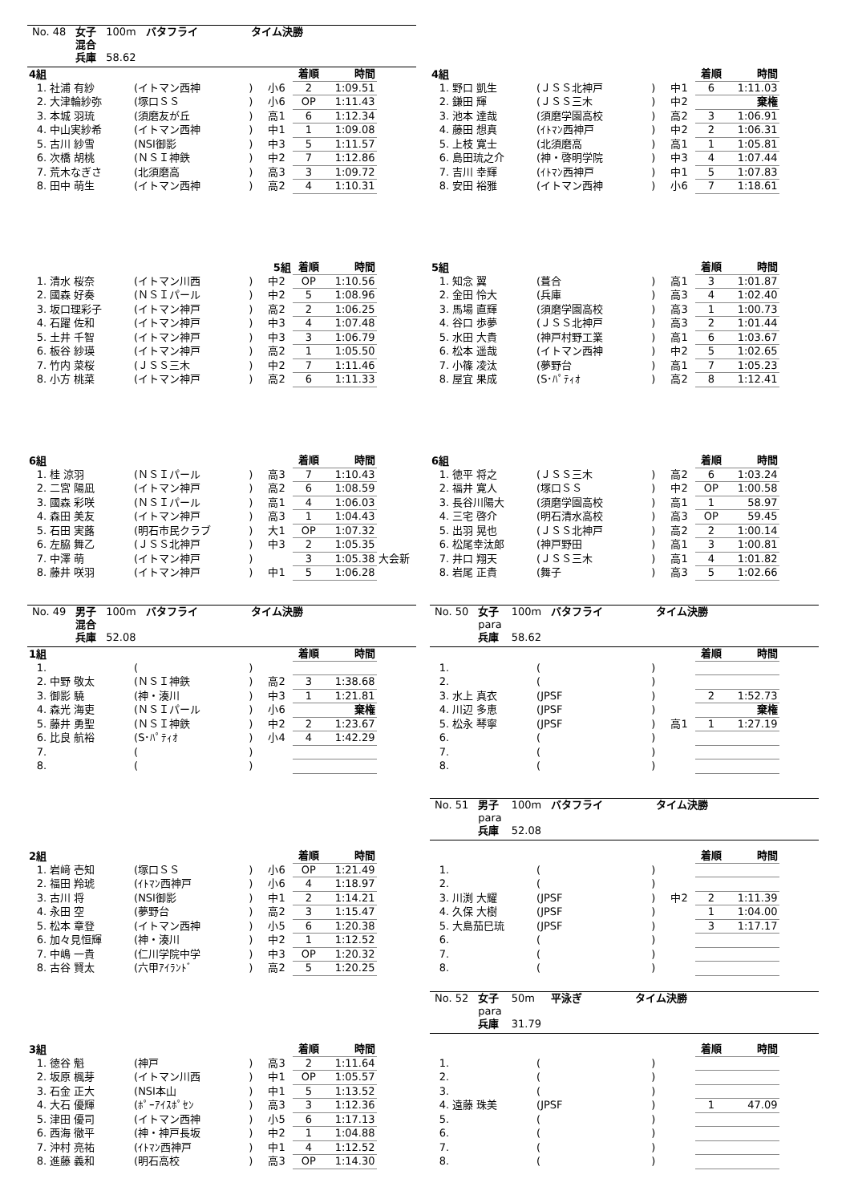| No. 48 | 女子 | 100m | バタフライ | タイム決勝 |
| | 混合 | | | |
| | 兵庫 | 58.62 | | |
| 4組 | | | | | 着順 | 時間 | |
| 1. | 社浦 有紗 | (イトマン西神 | ) | 小6 | 2 | 1:09.51 | |
| 2. | 大津輪紗弥 | (塚口ＳＳ | ) | 小6 | OP | 1:11.43 | |
| 3. | 本城 羽琉 | (須磨友が丘 | ) | 高1 | 6 | 1:12.34 | |
| 4. | 中山実紗希 | (イトマン西神 | ) | 中1 | 1 | 1:09.08 | |
| 5. | 古川 紗雪 | (NSI御影 | ) | 中3 | 5 | 1:11.57 | |
| 6. | 次橋 胡桃 | (ＮＳＩ神鉄 | ) | 中2 | 7 | 1:12.86 | |
| 7. | 荒木なぎさ | (北須磨高 | ) | 高3 | 3 | 1:09.72 | |
| 8. | 田中 萌生 | (イトマン西神 | ) | 高2 | 4 | 1:10.31 | |
| 5組 | | | | | 着順 | 時間 | |
| 1. | 清水 桜奈 | (イトマン川西 | ) | 中2 | OP | 1:10.56 | |
| 2. | 國森 好奏 | (ＮＳＩパール | ) | 中2 | 5 | 1:08.96 | |
| 3. | 坂口理彩子 | (イトマン神戸 | ) | 高2 | 2 | 1:06.25 | |
| 4. | 石躍 佐和 | (イトマン神戸 | ) | 中3 | 4 | 1:07.48 | |
| 5. | 土井 千智 | (イトマン神戸 | ) | 中3 | 3 | 1:06.79 | |
| 6. | 板谷 紗瑛 | (イトマン神戸 | ) | 高2 | 1 | 1:05.50 | |
| 7. | 竹内 菜桜 | (ＪＳＳ三木 | ) | 中2 | 7 | 1:11.46 | |
| 8. | 小方 桃菜 | (イトマン神戸 | ) | 高2 | 6 | 1:11.33 | |
| 6組 | | | | | 着順 | 時間 | |
| 1. | 桂 涼羽 | (ＮＳＩパール | ) | 高3 | 7 | 1:10.43 | |
| 2. | 二宮 陽凪 | (イトマン神戸 | ) | 高2 | 6 | 1:08.59 | |
| 3. | 國森 彩咲 | (ＮＳＩパール | ) | 高1 | 4 | 1:06.03 | |
| 4. | 森田 美友 | (イトマン神戸 | ) | 高3 | 1 | 1:04.43 | |
| 5. | 石田 実蕗 | (明石市民クラブ | ) | 大1 | OP | 1:07.32 | |
| 6. | 左脇 舞乙 | (ＪＳＳ北神戸 | ) | 中3 | 2 | 1:05.35 | |
| 7. | 中澤 萌 | (イトマン神戸 | ) | | 3 | 1:05.38 | 大会新 |
| 8. | 藤井 咲羽 | (イトマン神戸 | ) | 中1 | 5 | 1:06.28 | |
| No. 49 | 男子 | 100m | バタフライ | タイム決勝 |
| | 混合 | | | |
| | 兵庫 | 52.08 | | |
| 1組 | | | | | 着順 | 時間 | |
| 1. | | ( | ) | | | | |
| 2. | 中野 敬太 | (ＮＳＩ神鉄 | ) | 高2 | 3 | 1:38.68 | |
| 3. | 御影 驍 | (神・湊川 | ) | 中3 | 1 | 1:21.81 | |
| 4. | 森光 海吏 | (ＮＳＩパール | ) | 小6 | 棄権 | | |
| 5. | 藤井 勇聖 | (ＮＳＩ神鉄 | ) | 中2 | 2 | 1:23.67 | |
| 6. | 比良 航裕 | (S･ﾊﾟﾃｨｵ | ) | 小4 | 4 | 1:42.29 | |
| 7. | | ( | ) | | | | |
| 8. | | ( | ) | | | | |
| 2組 | | | | | 着順 | 時間 | |
| 1. | 岩﨑 壱知 | (塚口ＳＳ | ) | 小6 | OP | 1:21.49 | |
| 2. | 福田 羚琥 | (ｲﾄﾏﾝ西神戸 | ) | 小6 | 4 | 1:18.97 | |
| 3. | 古川 将 | (NSI御影 | ) | 中1 | 2 | 1:14.21 | |
| 4. | 永田 空 | (夢野台 | ) | 高2 | 3 | 1:15.47 | |
| 5. | 松本 章登 | (イトマン西神 | ) | 小5 | 6 | 1:20.38 | |
| 6. | 加々見恒輝 | (神・湊川 | ) | 中2 | 1 | 1:12.52 | |
| 7. | 中嶋 一貴 | (仁川学院中学 | ) | 中3 | OP | 1:20.32 | |
| 8. | 古谷 賢太 | (六甲ｱｲﾗﾝﾄﾞ | ) | 高2 | 5 | 1:20.25 | |
| 3組 | | | | | 着順 | 時間 | |
| 1. | 徳谷 魁 | (神戸 | ) | 高3 | 2 | 1:11.64 | |
| 2. | 坂原 楓芽 | (イトマン川西 | ) | 中1 | OP | 1:05.57 | |
| 3. | 石金 正大 | (NSI本山 | ) | 中1 | 5 | 1:13.52 | |
| 4. | 大石 優輝 | (ﾎﾟｰｱｲｽﾎﾟｾﾝ | ) | 高3 | 3 | 1:12.36 | |
| 5. | 津田 優司 | (イトマン西神 | ) | 小5 | 6 | 1:17.13 | |
| 6. | 西海 徹平 | (神・神戸長坂 | ) | 中2 | 1 | 1:04.88 | |
| 7. | 沖村 亮祐 | (ｲﾄﾏﾝ西神戸 | ) | 中1 | 4 | 1:12.52 | |
| 8. | 進藤 義和 | (明石高校 | ) | 高3 | OP | 1:14.30 | |
| 4組 | | | | | 着順 | 時間 | |
| 1. | 野口 凱生 | (ＪＳＳ北神戸 | ) | 中1 | 6 | 1:11.03 | |
| 2. | 鎌田 輝 | (ＪＳＳ三木 | ) | 中2 | 棄権 | | |
| 3. | 池本 達哉 | (須磨学園高校 | ) | 高2 | 3 | 1:06.91 | |
| 4. | 藤田 想真 | (ｲﾄﾏﾝ西神戸 | ) | 中2 | 2 | 1:06.31 | |
| 5. | 上枝 寛士 | (北須磨高 | ) | 高1 | 1 | 1:05.81 | |
| 6. | 島田琉之介 | (神・啓明学院 | ) | 中3 | 4 | 1:07.44 | |
| 7. | 吉川 幸輝 | (ｲﾄﾏﾝ西神戸 | ) | 中1 | 5 | 1:07.83 | |
| 8. | 安田 裕雅 | (イトマン西神 | ) | 小6 | 7 | 1:18.61 | |
| 5組 | | | | | 着順 | 時間 | |
| 1. | 知念 翼 | (葺合 | ) | 高1 | 3 | 1:01.87 | |
| 2. | 金田 怜大 | (兵庫 | ) | 高3 | 4 | 1:02.40 | |
| 3. | 馬場 直輝 | (須磨学園高校 | ) | 高3 | 1 | 1:00.73 | |
| 4. | 谷口 歩夢 | (ＪＳＳ北神戸 | ) | 高3 | 2 | 1:01.44 | |
| 5. | 水田 大貴 | (神戸村野工業 | ) | 高1 | 6 | 1:03.67 | |
| 6. | 松本 遥哉 | (イトマン西神 | ) | 中2 | 5 | 1:02.65 | |
| 7. | 小篠 凌汰 | (夢野台 | ) | 高1 | 7 | 1:05.23 | |
| 8. | 屋宜 果成 | (S･ﾊﾟﾃｨｵ | ) | 高2 | 8 | 1:12.41 | |
| 6組 | | | | | 着順 | 時間 | |
| 1. | 徳平 将之 | (ＪＳＳ三木 | ) | 高2 | 6 | 1:03.24 | |
| 2. | 福井 寛人 | (塚口ＳＳ | ) | 中2 | OP | 1:00.58 | |
| 3. | 長谷川陽大 | (須磨学園高校 | ) | 高1 | 1 | 58.97 | |
| 4. | 三宅 啓介 | (明石清水高校 | ) | 高3 | OP | 59.45 | |
| 5. | 出羽 晃也 | (ＪＳＳ北神戸 | ) | 高2 | 2 | 1:00.14 | |
| 6. | 松尾幸汰郎 | (神戸野田 | ) | 高1 | 3 | 1:00.81 | |
| 7. | 井口 翔天 | (ＪＳＳ三木 | ) | 高1 | 4 | 1:01.82 | |
| 8. | 岩尾 正貴 | (舞子 | ) | 高3 | 5 | 1:02.66 | |
| No. 50 | 女子 | 100m | バタフライ | タイム決勝 |
| | para | | | |
| | 兵庫 | 58.62 | | |
| | | | | | 着順 | 時間 | |
| 1. | | ( | ) | | | | |
| 2. | | ( | ) | | | | |
| 3. | 水上 真衣 | (JPSF | ) | | 2 | 1:52.73 | |
| 4. | 川辺 多恵 | (JPSF | ) | | 棄権 | | |
| 5. | 松永 琴寧 | (JPSF | ) | 高1 | 1 | 1:27.19 | |
| 6. | | ( | ) | | | | |
| 7. | | ( | ) | | | | |
| 8. | | ( | ) | | | | |
| No. 51 | 男子 | 100m | バタフライ | タイム決勝 |
| | para | | | |
| | 兵庫 | 52.08 | | |
| | | | | | 着順 | 時間 | |
| 1. | | ( | ) | | | | |
| 2. | | ( | ) | | | | |
| 3. | 川渕 大耀 | (JPSF | ) | 中2 | 2 | 1:11.39 | |
| 4. | 久保 大樹 | (JPSF | ) | | 1 | 1:04.00 | |
| 5. | 大島茄巳琉 | (JPSF | ) | | 3 | 1:17.17 | |
| 6. | | ( | ) | | | | |
| 7. | | ( | ) | | | | |
| 8. | | ( | ) | | | | |
| No. 52 | 女子 | 50m | 平泳ぎ | タイム決勝 |
| | para | | | |
| | 兵庫 | 31.79 | | |
| | | | | | 着順 | 時間 | |
| 1. | | ( | ) | | | | |
| 2. | | ( | ) | | | | |
| 3. | | ( | ) | | | | |
| 4. | 遠藤 珠美 | (JPSF | ) | | 1 | 47.09 | |
| 5. | | ( | ) | | | | |
| 6. | | ( | ) | | | | |
| 7. | | ( | ) | | | | |
| 8. | | ( | ) | | | | |